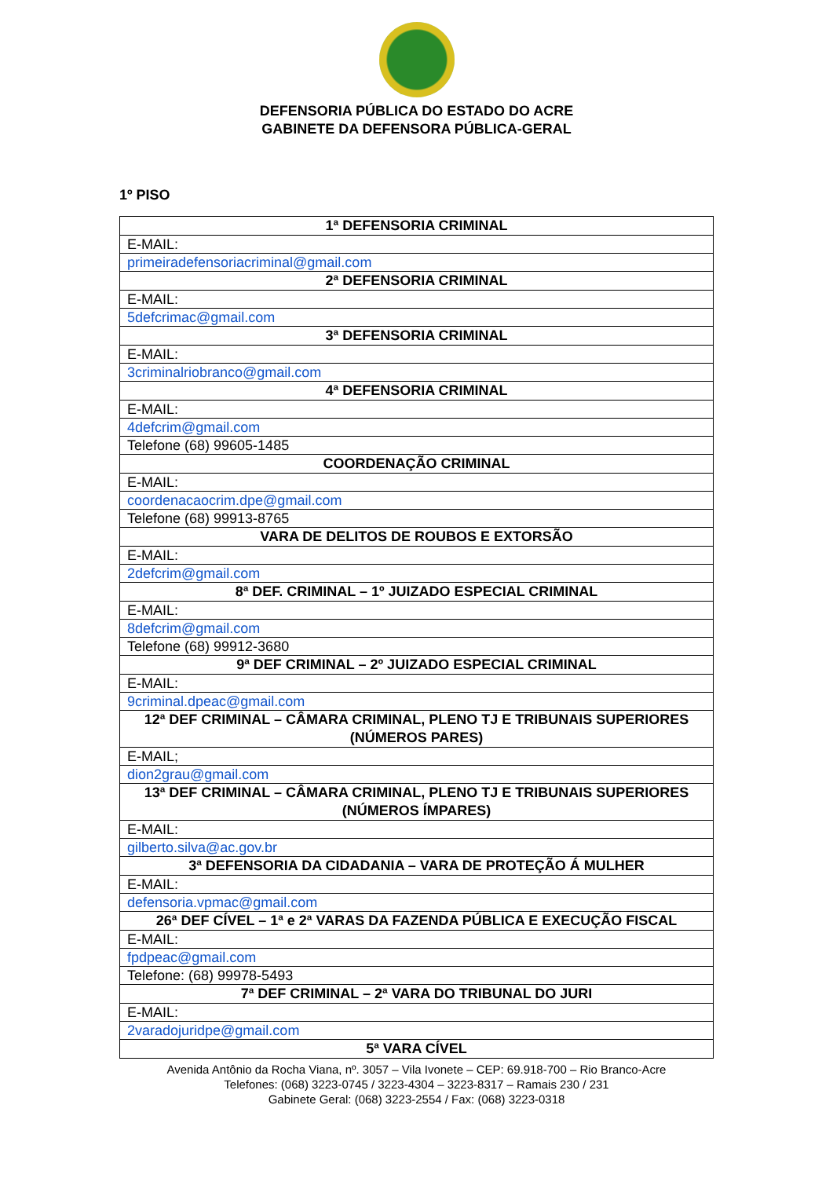DEFENSORIA PÚBLICA DO ESTADO DO ACRE
GABINETE DA DEFENSORA PÚBLICA-GERAL
1º PISO
| 1ª DEFENSORIA CRIMINAL |
| --- |
| E-MAIL: |
| primeiradefensoriacriminal@gmail.com |
| 2ª DEFENSORIA CRIMINAL |
| E-MAIL: |
| 5defcrimac@gmail.com |
| 3ª DEFENSORIA CRIMINAL |
| E-MAIL: |
| 3criminalriobranco@gmail.com |
| 4ª DEFENSORIA CRIMINAL |
| E-MAIL: |
| 4defcrim@gmail.com |
| Telefone (68) 99605-1485 |
| COORDENAÇÃO CRIMINAL |
| E-MAIL: |
| coordenacaocrim.dpe@gmail.com |
| Telefone (68) 99913-8765 |
| VARA DE DELITOS DE ROUBOS E EXTORSÃO |
| E-MAIL: |
| 2defcrim@gmail.com |
| 8ª DEF. CRIMINAL – 1º JUIZADO ESPECIAL CRIMINAL |
| E-MAIL: |
| 8defcrim@gmail.com |
| Telefone (68) 99912-3680 |
| 9ª DEF CRIMINAL – 2º JUIZADO ESPECIAL CRIMINAL |
| E-MAIL: |
| 9criminal.dpeac@gmail.com |
| 12ª DEF CRIMINAL – CÂMARA CRIMINAL, PLENO TJ E TRIBUNAIS SUPERIORES (NÚMEROS PARES) |
| E-MAIL; |
| dion2grau@gmail.com |
| 13ª DEF CRIMINAL – CÂMARA CRIMINAL, PLENO TJ E TRIBUNAIS SUPERIORES (NÚMEROS ÍMPARES) |
| E-MAIL: |
| gilberto.silva@ac.gov.br |
| 3ª DEFENSORIA DA CIDADANIA – VARA DE PROTEÇÃO Á MULHER |
| E-MAIL: |
| defensoria.vpmac@gmail.com |
| 26ª DEF CÍVEL – 1ª e 2ª VARAS DA FAZENDA PÚBLICA E EXECUÇÃO FISCAL |
| E-MAIL: |
| fpdpeac@gmail.com |
| Telefone: (68) 99978-5493 |
| 7ª DEF CRIMINAL – 2ª VARA DO TRIBUNAL DO JURI |
| E-MAIL: |
| 2varadojuridpe@gmail.com |
| 5ª VARA CÍVEL |
Avenida Antônio da Rocha Viana, nº. 3057 – Vila Ivonete – CEP: 69.918-700 – Rio Branco-Acre
Telefones: (068) 3223-0745 / 3223-4304 – 3223-8317 – Ramais 230 / 231
Gabinete Geral: (068) 3223-2554 / Fax: (068) 3223-0318